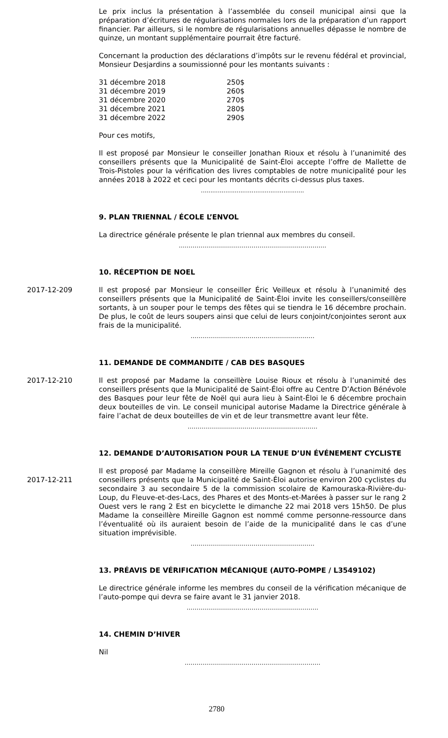Le prix inclus la présentation à l’assemblée du conseil municipal ainsi que la préparation d’écritures de régularisations normales lors de la préparation d’un rapport financier. Par ailleurs, si le nombre de régularisations annuelles dépasse le nombre de quinze, un montant supplémentaire pourrait être facturé.
Concernant la production des déclarations d’impôts sur le revenu fédéral et provincial, Monsieur Desjardins a soumissionné pour les montants suivants :
| 31 décembre 2018 | 250$ |
| 31 décembre 2019 | 260$ |
| 31 décembre 2020 | 270$ |
| 31 décembre 2021 | 280$ |
| 31 décembre 2022 | 290$ |
Pour ces motifs,
Il est proposé par Monsieur le conseiller Jonathan Rioux et résolu à l’unanimité des conseillers présents que la Municipalité de Saint-Éloi accepte l’offre de Mallette de Trois-Pistoles pour la vérification des livres comptables de notre municipalité pour les années 2018 à 2022 et ceci pour les montants décrits ci-dessus plus taxes.
.......................................................
9. PLAN TRIENNAL / ÉCOLE L’ENVOL
La directrice générale présente le plan triennal aux membres du conseil.
…………………………………………………………………
2017-12-209 10. RÉCEPTION DE NOEL
Il est proposé par Monsieur le conseiller Éric Veilleux et résolu à l’unanimité des conseillers présents que la Municipalité de Saint-Éloi invite les conseillers/conseillère sortants, à un souper pour le temps des fêtes qui se tiendra le 16 décembre prochain. De plus, le coût de leurs soupers ainsi que celui de leurs conjoint/conjointes seront aux frais de la municipalité.
………………………………………………………
2017-12-210 11. DEMANDE DE COMMANDITE / CAB DES BASQUES
Il est proposé par Madame la conseillère Louise Rioux et résolu à l’unanimité des conseillers présents que la Municipalité de Saint-Éloi offre au Centre D’Action Bénévole des Basques pour leur fête de Noël qui aura lieu à Saint-Éloi le 6 décembre prochain deux bouteilles de vin. Le conseil municipal autorise Madame la Directrice générale à faire l’achat de deux bouteilles de vin et de leur transmettre avant leur fête.
…………………………………………………………
2017-12-211 12. DEMANDE D’AUTORISATION POUR LA TENUE D’UN ÉVÉNEMENT CYCLISTE
Il est proposé par Madame la conseillère Mireille Gagnon et résolu à l’unanimité des conseillers présents que la Municipalité de Saint-Éloi autorise environ 200 cyclistes du secondaire 3 au secondaire 5 de la commission scolaire de Kamouraska-Rivière-du-Loup, du Fleuve-et-des-Lacs, des Phares et des Monts-et-Marées à passer sur le rang 2 Ouest vers le rang 2 Est en bicyclette le dimanche 22 mai 2018 vers 15h50. De plus Madame la conseillère Mireille Gagnon est nommé comme personne-ressource dans l’éventualité où ils auraient besoin de l’aide de la municipalité dans le cas d’une situation imprévisible.
………………………………………………………
13. PRÉAVIS DE VÉRIFICATION MÉCANIQUE (AUTO-POMPE / L3549102)
Le directrice générale informe les membres du conseil de la vérification mécanique de l’auto-pompe qui devra se faire avant le 31 janvier 2018.
………………………………………………………….
14. CHEMIN D’HIVER
Nil
……………………………………………………………
2780